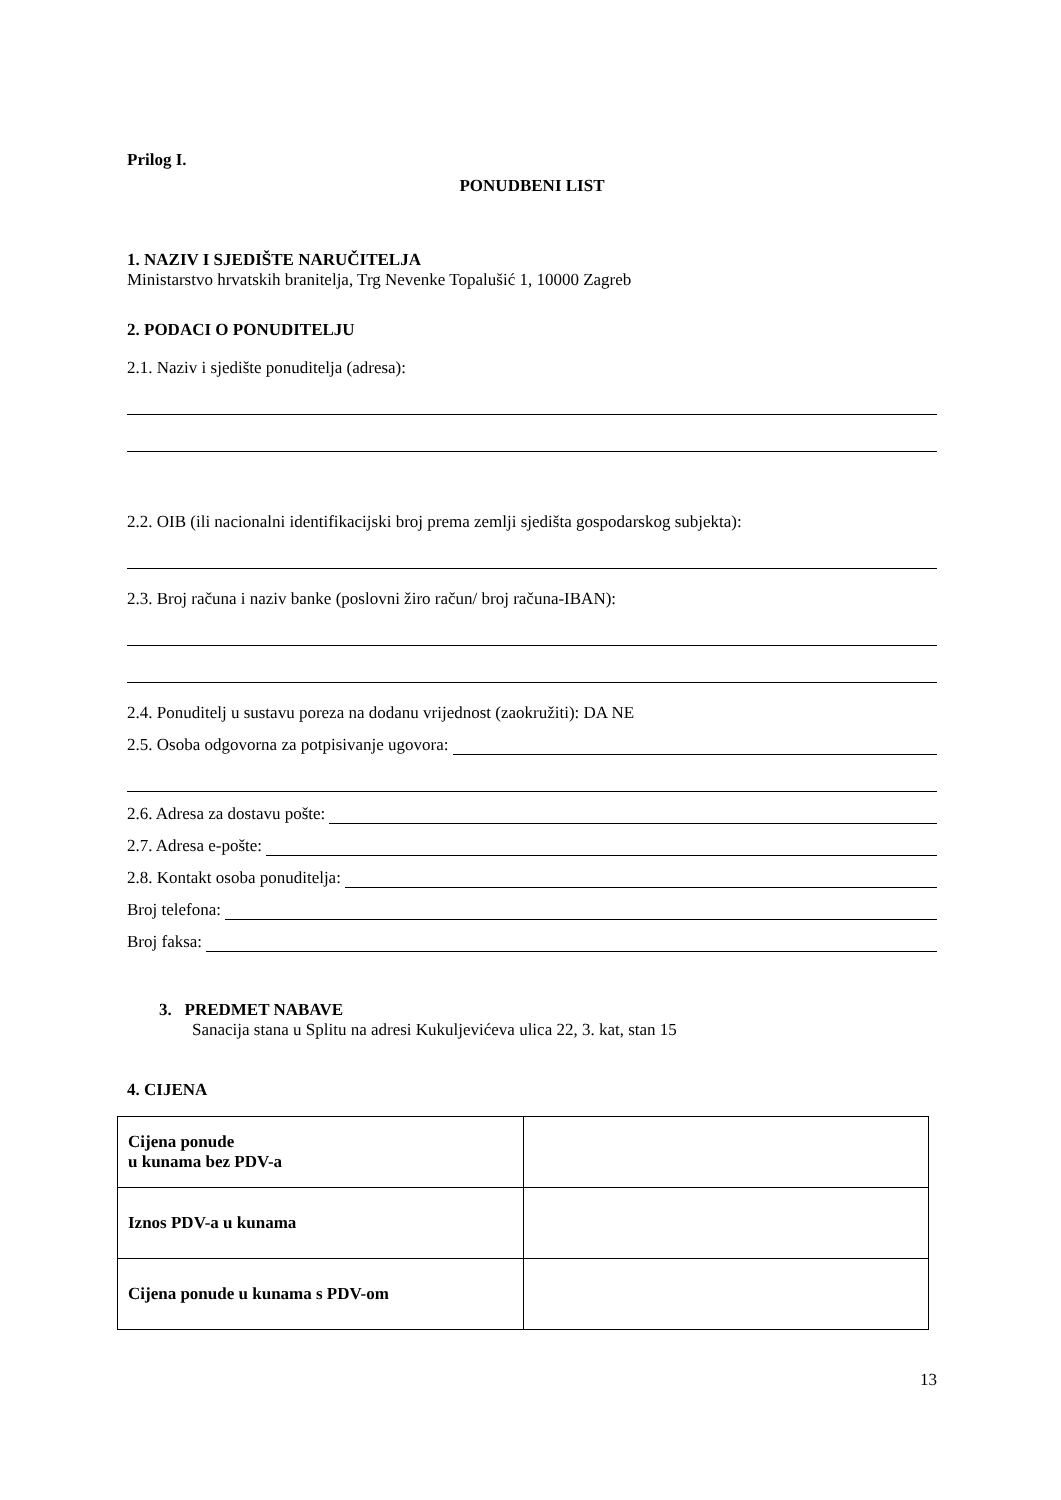Prilog I.
PONUDBENI LIST
1. NAZIV I SJEDIŠTE NARUČITELJA
Ministarstvo hrvatskih branitelja, Trg Nevenke Topalušić 1, 10000 Zagreb
2. PODACI O PONUDITELJU
2.1. Naziv i sjedište ponuditelja (adresa):
2.2. OIB (ili nacionalni identifikacijski broj prema zemlji sjedišta gospodarskog subjekta):
2.3. Broj računa i naziv banke (poslovni žiro račun/ broj računa-IBAN):
2.4. Ponuditelj u sustavu poreza na dodanu vrijednost (zaokružiti): DA NE
2.5. Osoba odgovorna za potpisivanje ugovora:
2.6. Adresa za dostavu pošte:
2.7. Adresa e-pošte:
2.8. Kontakt osoba ponuditelja:
Broj telefona:
Broj faksa:
3. PREDMET NABAVE
Sanacija stana u Splitu na adresi Kukuljevićeva ulica 22, 3. kat, stan 15
4. CIJENA
| Cijena ponude u kunama bez PDV-a | |
| Iznos PDV-a u kunama | |
| Cijena ponude u kunama s PDV-om | |
13